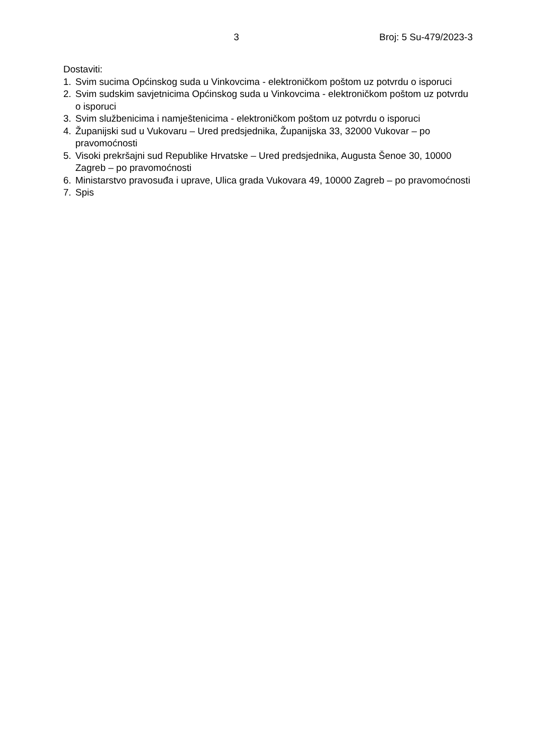3 Broj: 5 Su-479/2023-3
Dostaviti:
1. Svim sucima Općinskog suda u Vinkovcima - elektroničkom poštom uz potvrdu o isporuci
2. Svim sudskim savjetnicima Općinskog suda u Vinkovcima - elektroničkom poštom uz potvrdu o isporuci
3. Svim službenicima i namještenicima - elektroničkom poštom uz potvrdu o isporuci
4. Županijski sud u Vukovaru – Ured predsjednika, Županijska 33, 32000 Vukovar – po pravomoćnosti
5. Visoki prekršajni sud Republike Hrvatske – Ured predsjednika, Augusta Šenoe 30, 10000 Zagreb – po pravomoćnosti
6. Ministarstvo pravosuđa i uprave, Ulica grada Vukovara 49, 10000 Zagreb – po pravomoćnosti
7. Spis